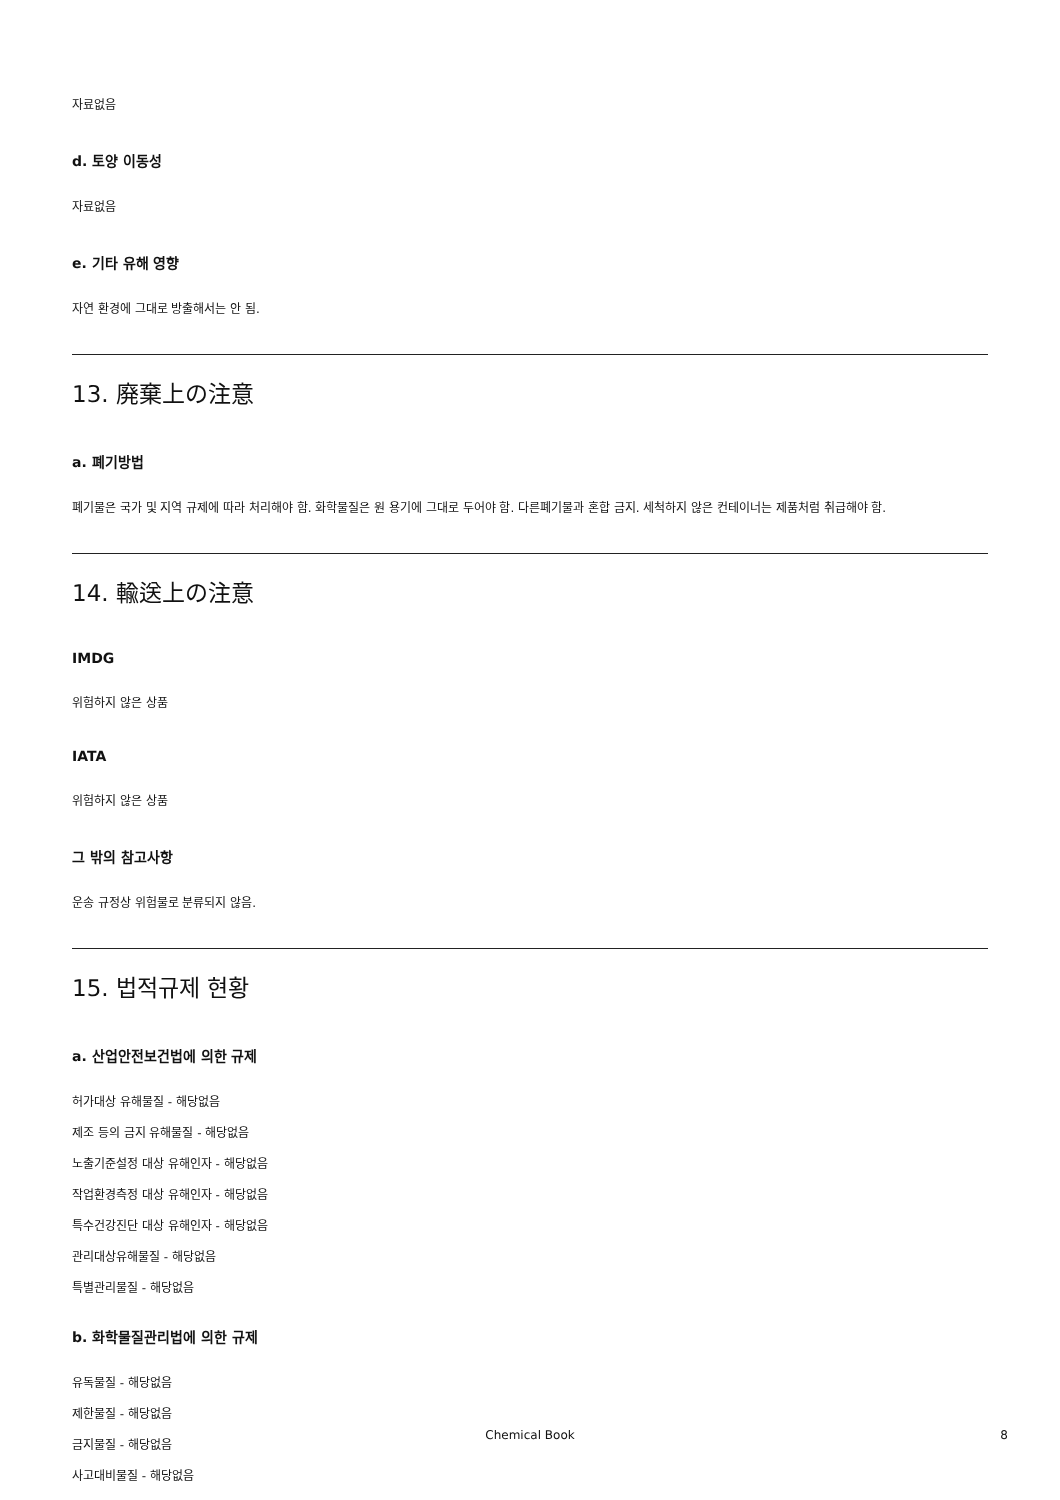자료없음
d. 토양 이동성
자료없음
e. 기타 유해 영향
자연 환경에 그대로 방출해서는 안 됨.
13. 廃棄上の注意
a. 폐기방법
폐기물은 국가 및 지역 규제에 따라 처리해야 함. 화학물질은 원 용기에 그대로 두어야 함. 다른폐기물과 혼합 금지. 세척하지 않은 컨테이너는 제품처럼 취급해야 함.
14. 輸送上の注意
IMDG
위험하지 않은 상품
IATA
위험하지 않은 상품
그 밖의 참고사항
운송 규정상 위험물로 분류되지 않음.
15. 법적규제 현황
a. 산업안전보건법에 의한 규제
허가대상 유해물질 - 해당없음
제조 등의 금지 유해물질 - 해당없음
노출기준설정 대상 유해인자 - 해당없음
작업환경측정 대상 유해인자 - 해당없음
특수건강진단 대상 유해인자 - 해당없음
관리대상유해물질 - 해당없음
특별관리물질 - 해당없음
b. 화학물질관리법에 의한 규제
유독물질 - 해당없음
제한물질 - 해당없음
금지물질 - 해당없음
사고대비물질 - 해당없음
Chemical Book
8